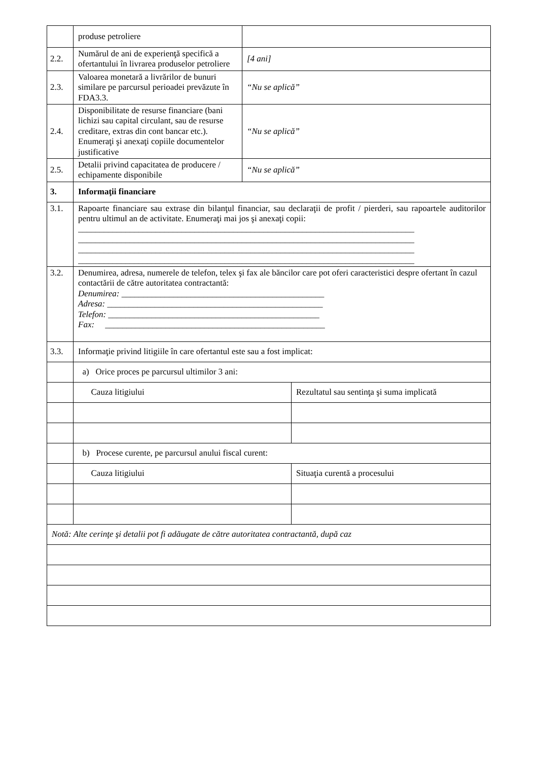| | produse petroliere | | |
| 2.2. | Numărul de ani de experienţă specifică a ofertantului în livrarea produselor petroliere | [4 ani] | |
| 2.3. | Valoarea monetară a livrărilor de bunuri similare pe parcursul perioadei prevăzute în FDA3.3. | “Nu se aplică” | |
| 2.4. | Disponibilitate de resurse financiare (bani lichizi sau capital circulant, sau de resurse creditare, extras din cont bancar etc.). Enumeraţi şi anexaţi copiile documentelor justificative | “Nu se aplică” | |
| 2.5. | Detalii privind capacitatea de producere / echipamente disponibile | “Nu se aplică” | |
| 3. | Informaţii financiare | | |
| 3.1. | Rapoarte financiare sau extrase din bilanţul financiar, sau declaraţii de profit / pierderi, sau rapoartele auditorilor pentru ultimul an de activitate. Enumeraţi mai jos şi anexaţi copii: ______________________________________________________________________________ ______________________________________________________________________________ ______________________________________________________________________________ ______________________________________________________________________________ | | |
| 3.2. | Denumirea, adresa, numerele de telefon, telex şi fax ale băncilor care pot oferi caracteristici despre ofertant în cazul contactării de către autoritatea contractantă: Denumirea: _______________________________________________ Adresa: __________________________________________________ Telefon: _________________________________________________ Fax: ___________________________________________________ | | |
| 3.3. | Informaţie privind litigiile în care ofertantul este sau a fost implicat: | | |
| | a) Orice proces pe parcursul ultimilor 3 ani: | | |
| | Cauza litigiului | | Rezultatul sau sentinţa şi suma implicată |
| | b) Procese curente, pe parcursul anului fiscal curent: | | |
| | Cauza litigiului | | Situaţia curentă a procesului |
| Notă: Alte cerinţe şi detalii pot fi adăugate de către autoritatea contractantă, după caz | | | |